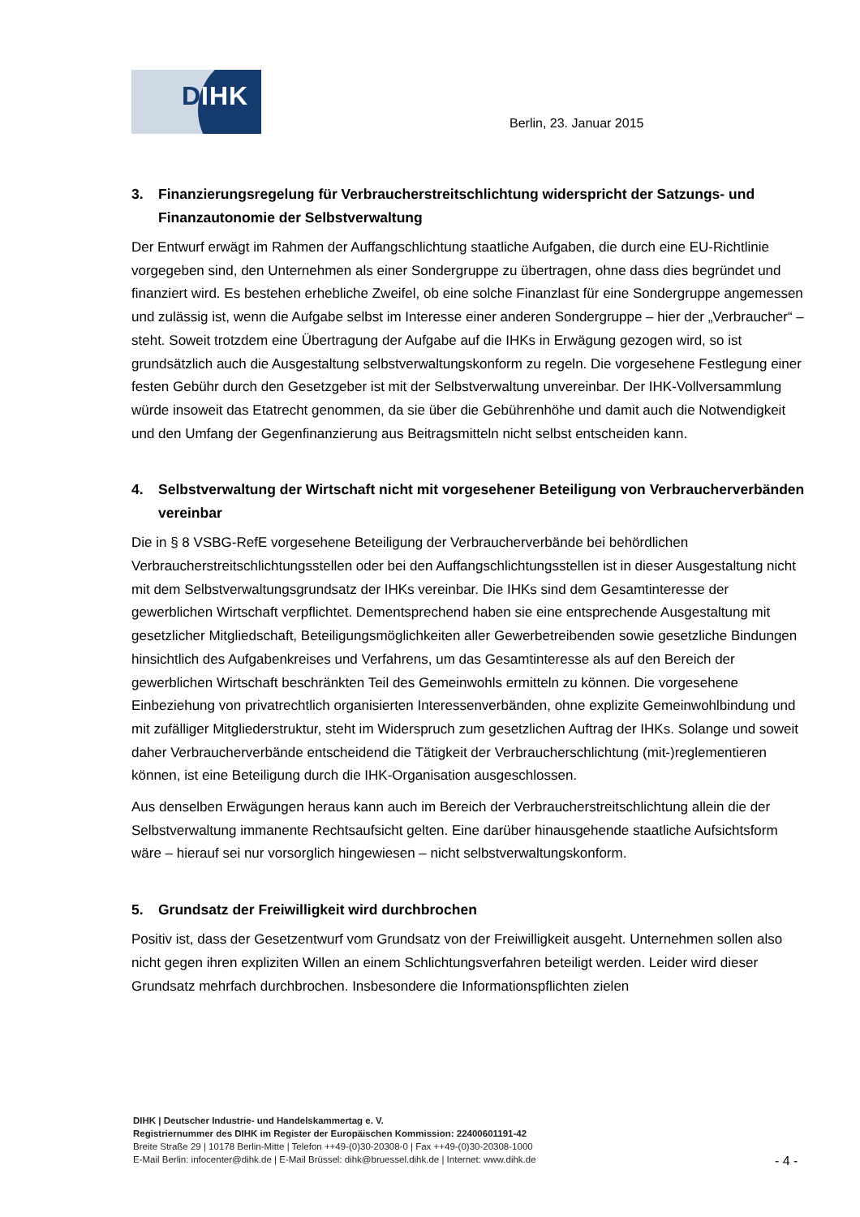DIHK
Berlin, 23. Januar 2015
3. Finanzierungsregelung für Verbraucherstreitschlichtung widerspricht der Satzungs- und Finanzautonomie der Selbstverwaltung
Der Entwurf erwägt im Rahmen der Auffangschlichtung staatliche Aufgaben, die durch eine EU-Richtlinie vorgegeben sind, den Unternehmen als einer Sondergruppe zu übertragen, ohne dass dies begründet und finanziert wird. Es bestehen erhebliche Zweifel, ob eine solche Finanzlast für eine Sondergruppe angemessen und zulässig ist, wenn die Aufgabe selbst im Interesse einer anderen Sondergruppe – hier der „Verbraucher“ – steht. Soweit trotzdem eine Übertragung der Aufgabe auf die IHKs in Erwägung gezogen wird, so ist grundsätzlich auch die Ausgestaltung selbstverwaltungskonform zu regeln. Die vorgesehene Festlegung einer festen Gebühr durch den Gesetzgeber ist mit der Selbstverwaltung unvereinbar. Der IHK-Vollversammlung würde insoweit das Etatrecht genommen, da sie über die Gebührenhöhe und damit auch die Notwendigkeit und den Umfang der Gegenfinanzierung aus Beitragsmitteln nicht selbst entscheiden kann.
4. Selbstverwaltung der Wirtschaft nicht mit vorgesehener Beteiligung von Verbraucherverbänden vereinbar
Die in § 8 VSBG-RefE vorgesehene Beteiligung der Verbraucherverbände bei behördlichen Verbraucherstreitschlichtungsstellen oder bei den Auffangschlichtungsstellen ist in dieser Ausgestaltung nicht mit dem Selbstverwaltungsgrundsatz der IHKs vereinbar. Die IHKs sind dem Gesamtinteresse der gewerblichen Wirtschaft verpflichtet. Dementsprechend haben sie eine entsprechende Ausgestaltung mit gesetzlicher Mitgliedschaft, Beteiligungsmöglichkeiten aller Gewerbetreibenden sowie gesetzliche Bindungen hinsichtlich des Aufgabenkreises und Verfahrens, um das Gesamtinteresse als auf den Bereich der gewerblichen Wirtschaft beschränkten Teil des Gemeinwohls ermitteln zu können. Die vorgesehene Einbeziehung von privatrechtlich organisierten Interessenverbänden, ohne explizite Gemeinwohlbindung und mit zufälliger Mitgliederstruktur, steht im Widerspruch zum gesetzlichen Auftrag der IHKs. Solange und soweit daher Verbraucherverbände entscheidend die Tätigkeit der Verbraucherschlichtung (mit-)reglementieren können, ist eine Beteiligung durch die IHK-Organisation ausgeschlossen.
Aus denselben Erwägungen heraus kann auch im Bereich der Verbraucherstreitschlichtung allein die der Selbstverwaltung immanente Rechtsaufsicht gelten. Eine darüber hinausgehende staatliche Aufsichtsform wäre – hierauf sei nur vorsorglich hingewiesen – nicht selbstverwaltungskonform.
5. Grundsatz der Freiwilligkeit wird durchbrochen
Positiv ist, dass der Gesetzentwurf vom Grundsatz von der Freiwilligkeit ausgeht. Unternehmen sollen also nicht gegen ihren expliziten Willen an einem Schlichtungsverfahren beteiligt werden. Leider wird dieser Grundsatz mehrfach durchbrochen. Insbesondere die Informationspflichten zielen
DIHK | Deutscher Industrie- und Handelskammertag e. V.
Registriernummer des DIHK im Register der Europäischen Kommission: 22400601191-42
Breite Straße 29 | 10178 Berlin-Mitte | Telefon ++49-(0)30-20308-0 | Fax ++49-(0)30-20308-1000
E-Mail Berlin: infocenter@dihk.de | E-Mail Brüssel: dihk@bruessel.dihk.de | Internet: www.dihk.de
- 4 -